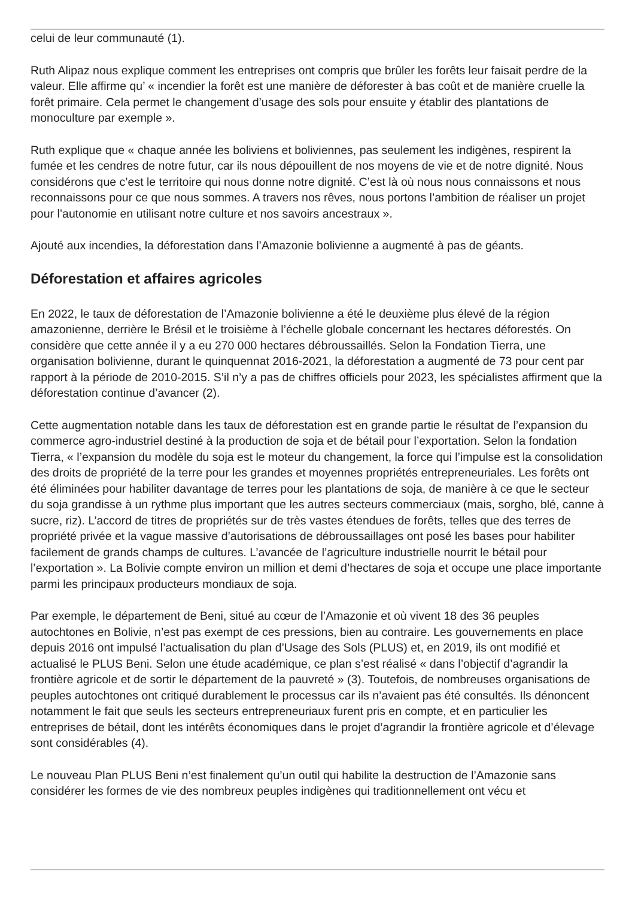celui de leur communauté (1).
Ruth Alipaz nous explique comment les entreprises ont compris que brûler les forêts leur faisait perdre de la valeur. Elle affirme qu’ « incendier la forêt est une manière de déforester à bas coût et de manière cruelle la forêt primaire. Cela permet le changement d’usage des sols pour ensuite y établir des plantations de monoculture par exemple ».
Ruth explique que « chaque année les boliviens et boliviennes, pas seulement les indigènes, respirent la fumée et les cendres de notre futur, car ils nous dépouillent de nos moyens de vie et de notre dignité. Nous considérons que c’est le territoire qui nous donne notre dignité. C’est là où nous nous connaissons et nous reconnaissons pour ce que nous sommes. A travers nos rêves, nous portons l’ambition de réaliser un projet pour l’autonomie en utilisant notre culture et nos savoirs ancestraux ».
Ajouté aux incendies, la déforestation dans l’Amazonie bolivienne a augmenté à pas de géants.
Déforestation et affaires agricoles
En 2022, le taux de déforestation de l’Amazonie bolivienne a été le deuxième plus élevé de la région amazonienne, derrière le Brésil et le troisième à l’échelle globale concernant les hectares déforestés. On considère que cette année il y a eu 270 000 hectares débroussaillés. Selon la Fondation Tierra, une organisation bolivienne, durant le quinquennat 2016-2021, la déforestation a augmenté de 73 pour cent par rapport à la période de 2010-2015. S’il n’y a pas de chiffres officiels pour 2023, les spécialistes affirment que la déforestation continue d’avancer (2).
Cette augmentation notable dans les taux de déforestation est en grande partie le résultat de l’expansion du commerce agro-industriel destiné à la production de soja et de bétail pour l’exportation. Selon la fondation Tierra, « l’expansion du modèle du soja est le moteur du changement, la force qui l’impulse est la consolidation des droits de propriété de la terre pour les grandes et moyennes propriétés entrepreneuriales. Les forêts ont été éliminées pour habiliter davantage de terres pour les plantations de soja, de manière à ce que le secteur du soja grandisse à un rythme plus important que les autres secteurs commerciaux (mais, sorgho, blé, canne à sucre, riz). L’accord de titres de propriétés sur de très vastes étendues de forêts, telles que des terres de propriété privée et la vague massive d’autorisations de débroussaillages ont posé les bases pour habiliter facilement de grands champs de cultures. L’avancée de l’agriculture industrielle nourrit le bétail pour l’exportation ». La Bolivie compte environ un million et demi d’hectares de soja et occupe une place importante parmi les principaux producteurs mondiaux de soja.
Par exemple, le département de Beni, situé au cœur de l’Amazonie et où vivent 18 des 36 peuples autochtones en Bolivie, n’est pas exempt de ces pressions, bien au contraire. Les gouvernements en place depuis 2016 ont impulsé l’actualisation du plan d’Usage des Sols (PLUS) et, en 2019, ils ont modifié et actualisé le PLUS Beni. Selon une étude académique, ce plan s’est réalisé « dans l’objectif d’agrandir la frontière agricole et de sortir le département de la pauvreté » (3). Toutefois, de nombreuses organisations de peuples autochtones ont critiqué durablement le processus car ils n’avaient pas été consultés. Ils dénoncent notamment le fait que seuls les secteurs entrepreneuriaux furent pris en compte, et en particulier les entreprises de bétail, dont les intérêts économiques dans le projet d’agrandir la frontière agricole et d’élevage sont considérables (4).
Le nouveau Plan PLUS Beni n’est finalement qu’un outil qui habilite la destruction de l’Amazonie sans considérer les formes de vie des nombreux peuples indigènes qui traditionnellement ont vécu et